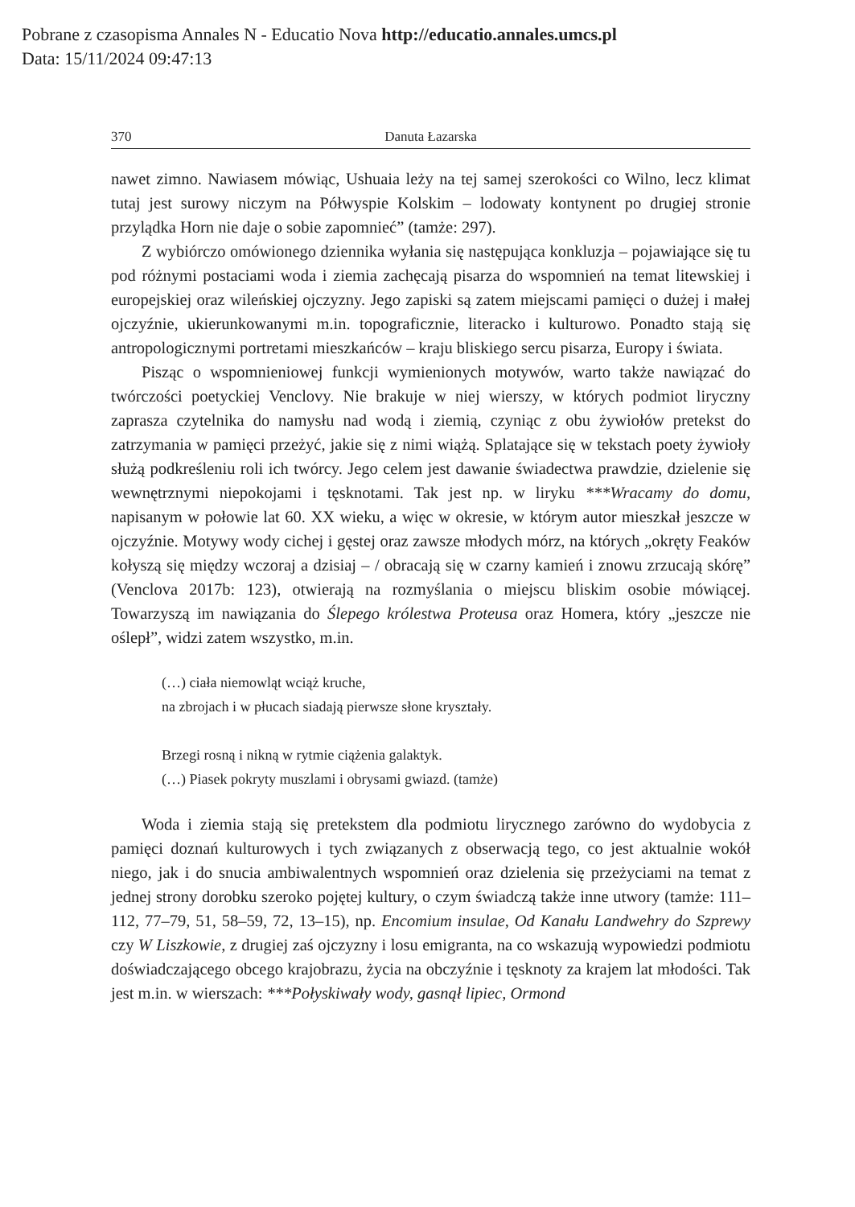Pobrane z czasopisma Annales N - Educatio Nova http://educatio.annales.umcs.pl
Data: 15/11/2024 09:47:13
370 Danuta Łazarska
nawet zimno. Nawiasem mówiąc, Ushuaia leży na tej samej szerokości co Wilno, lecz klimat tutaj jest surowy niczym na Półwyspie Kolskim – lodowaty kontynent po drugiej stronie przylądka Horn nie daje o sobie zapomnieć” (tamże: 297).
Z wybiórczo omówionego dziennika wyłania się następująca konkluzja – pojawiające się tu pod różnymi postaciami woda i ziemia zachęcają pisarza do wspomnień na temat litewskiej i europejskiej oraz wileńskiej ojczyzny. Jego zapiski są zatem miejscami pamięci o dużej i małej ojczyźnie, ukierunkowanymi m.in. topograficznie, literacko i kulturowo. Ponadto stają się antropologicznymi portretami mieszkańców – kraju bliskiego sercu pisarza, Europy i świata.
Pisząc o wspomnieniowej funkcji wymienionych motywów, warto także nawiązać do twórczości poetyckiej Venclovy. Nie brakuje w niej wierszy, w których podmiot liryczny zaprasza czytelnika do namysłu nad wodą i ziemią, czyniąc z obu żywiołów pretekst do zatrzymania w pamięci przeżyć, jakie się z nimi wiążą. Splatające się w tekstach poety żywioły służą podkreśleniu roli ich twórcy. Jego celem jest dawanie świadectwa prawdzie, dzielenie się wewnętrznymi niepokojami i tęsknotami. Tak jest np. w liryku ***Wracamy do domu, napisanym w połowie lat 60. XX wieku, a więc w okresie, w którym autor mieszkał jeszcze w ojczyźnie. Motywy wody cichej i gęstej oraz zawsze młodych mórz, na których „okręty Feaków kołyszą się między wczoraj a dzisiaj – / obracają się w czarny kamień i znowu zrzucają skórę” (Venclova 2017b: 123), otwierają na rozmyślania o miejscu bliskim osobie mówiącej. Towarzyszą im nawiązania do Ślepego królestwa Proteusa oraz Homera, który „jeszcze nie oślepł”, widzi zatem wszystko, m.in.
(…) ciała niemowląt wciąż kruche,
na zbrojach i w płucach siadają pierwsze słone kryształy.
Brzegi rosną i nikną w rytmie ciążenia galaktyk.
(…) Piasek pokryty muszlami i obrysami gwiazd. (tamże)
Woda i ziemia stają się pretekstem dla podmiotu lirycznego zarówno do wydobycia z pamięci doznań kulturowych i tych związanych z obserwacją tego, co jest aktualnie wokół niego, jak i do snucia ambiwalentnych wspomnień oraz dzielenia się przeżyciami na temat z jednej strony dorobku szeroko pojętej kultury, o czym świadczą także inne utwory (tamże: 111–112, 77–79, 51, 58–59, 72, 13–15), np. Encomium insulae, Od Kanału Landwehry do Szprewy czy W Liszkowie, z drugiej zaś ojczyzny i losu emigranta, na co wskazują wypowiedzi podmiotu doświadczającego obcego krajobrazu, życia na obczyźnie i tęsknoty za krajem lat młodości. Tak jest m.in. w wierszach: ***Połyskiwały wody, gasnął lipiec, Ormond